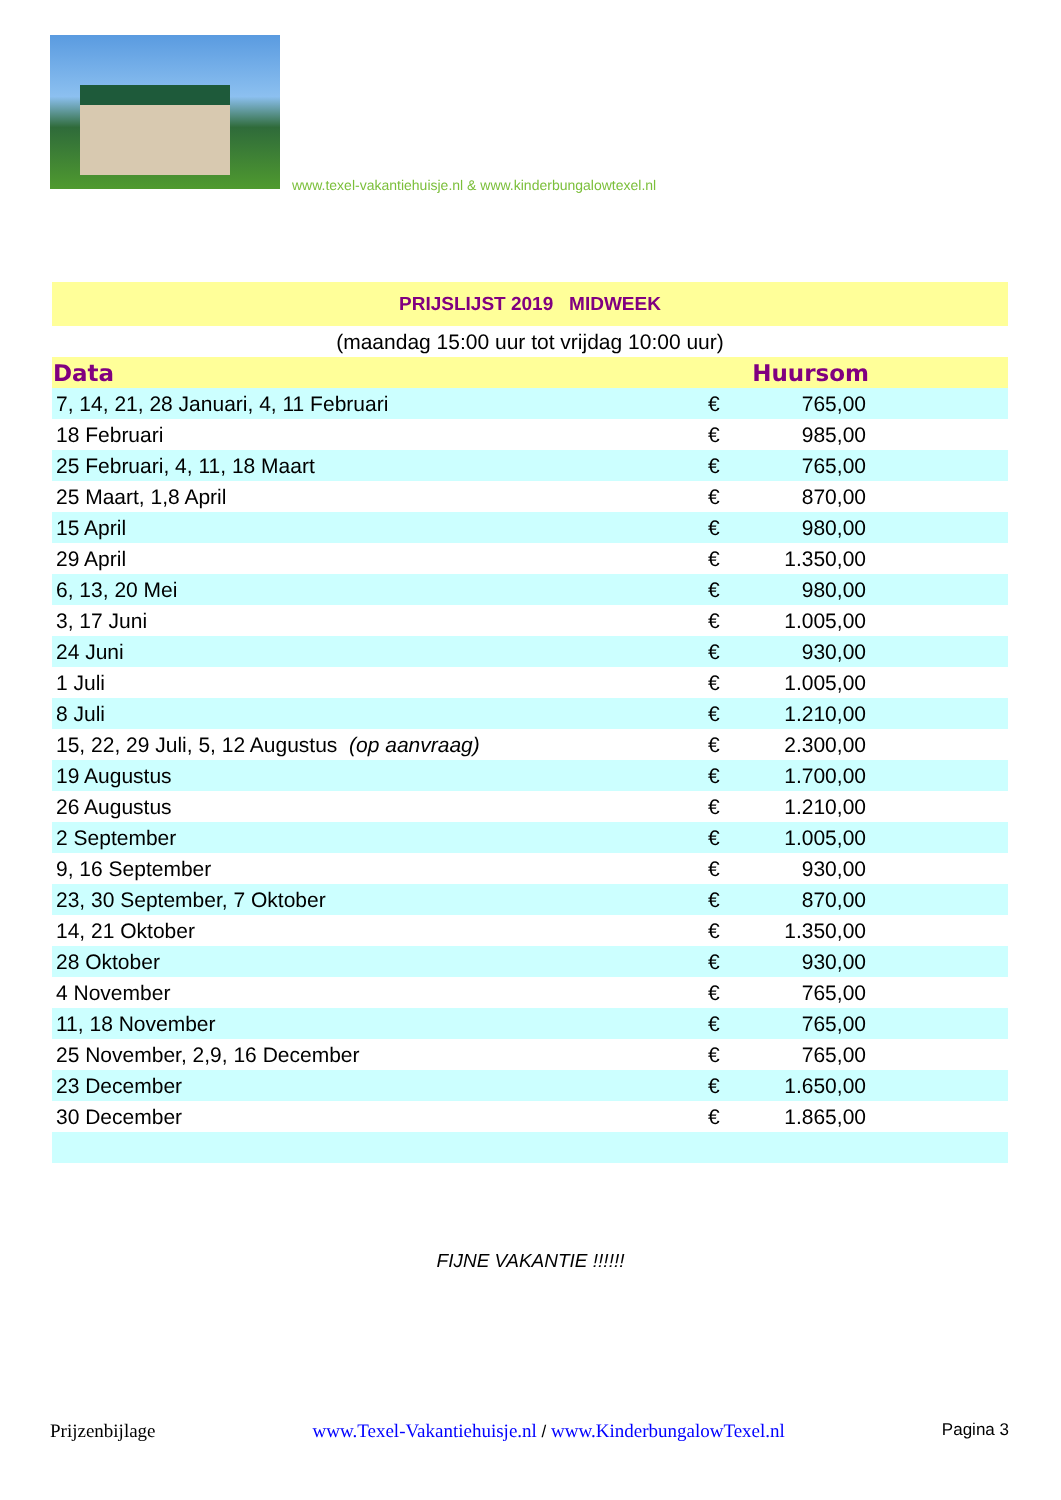www.texel-vakantiehuisje.nl & www.kinderbungalowtexel.nl
| PRIJSLIJST 2019 MIDWEEK | | | |
| (maandag 15:00 uur tot vrijdag 10:00 uur) | | | |
| Data | Huursom | | |
| 7, 14, 21, 28 Januari, 4, 11 Februari | € | 765,00 | |
| 18 Februari | € | 985,00 | |
| 25 Februari, 4, 11, 18 Maart | € | 765,00 | |
| 25 Maart, 1,8 April | € | 870,00 | |
| 15 April | € | 980,00 | |
| 29 April | € | 1.350,00 | |
| 6, 13, 20 Mei | € | 980,00 | |
| 3, 17 Juni | € | 1.005,00 | |
| 24 Juni | € | 930,00 | |
| 1 Juli | € | 1.005,00 | |
| 8 Juli | € | 1.210,00 | |
| 15, 22, 29 Juli, 5, 12 Augustus (op aanvraag) | € | 2.300,00 | |
| 19 Augustus | € | 1.700,00 | |
| 26 Augustus | € | 1.210,00 | |
| 2 September | € | 1.005,00 | |
| 9, 16 September | € | 930,00 | |
| 23, 30 September, 7 Oktober | € | 870,00 | |
| 14, 21 Oktober | € | 1.350,00 | |
| 28 Oktober | € | 930,00 | |
| 4 November | € | 765,00 | |
| 11, 18 November | € | 765,00 | |
| 25 November, 2,9, 16 December | € | 765,00 | |
| 23 December | € | 1.650,00 | |
| 30 December | € | 1.865,00 | |
FIJNE VAKANTIE !!!!!!
Prijzenbijlage www.Texel-Vakantiehuisje.nl / www.KinderbungalowTexel.nl Pagina 3